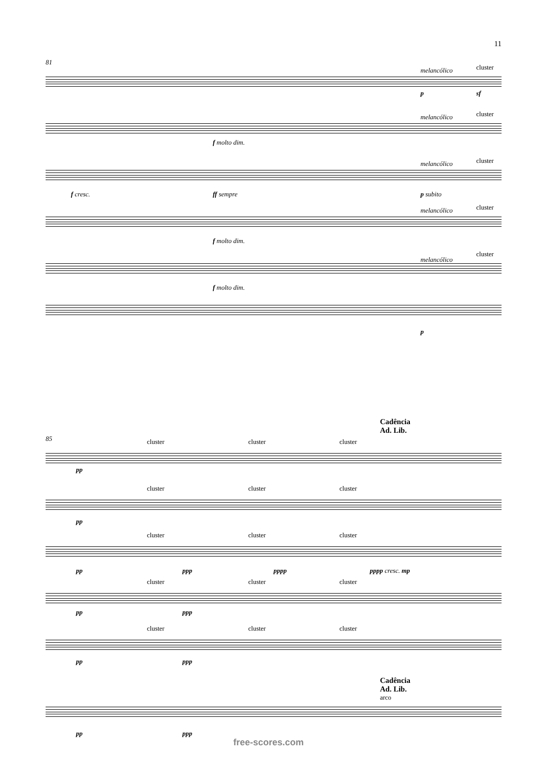11
81
melancólico cluster
p sf
melancólico cluster
f molto dim.
melancólico cluster
f cresc. ff sempre p subito
melancólico cluster
f molto dim.
melancólico
cluster
f molto dim.
p
Cadência
Ad. Lib.
85
cluster cluster cluster
pp
cluster cluster cluster
pp
cluster cluster cluster
pp ppp pppp pppp cresc. mp
cluster cluster cluster
pp ppp
cluster cluster cluster
pp ppp
Cadência
Ad. Lib.
arco
pp ppp
free-scores.com